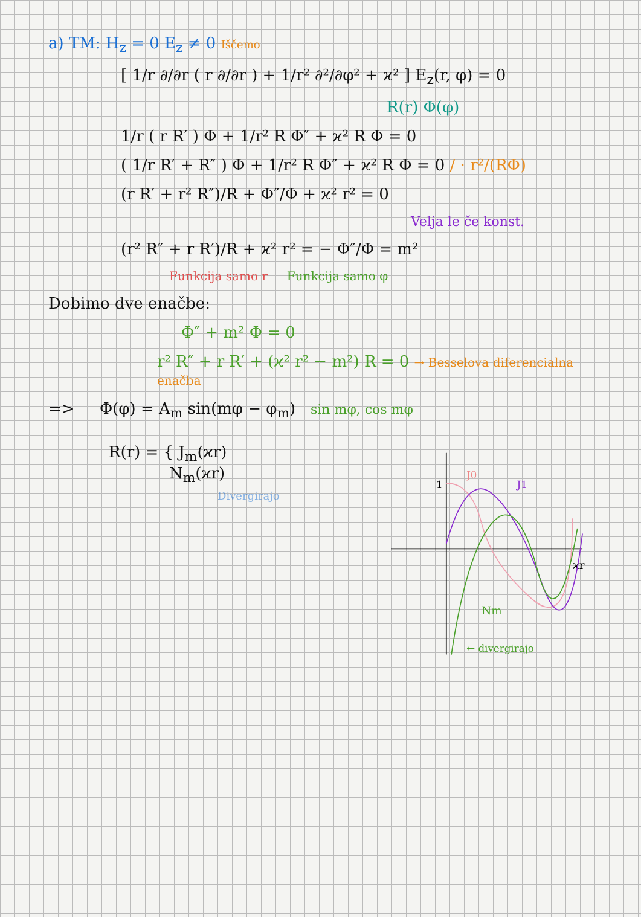a) TM: H<sub>z</sub> = 0 E<sub>z</sub> ≠ 0 Iščemo
[ 1/r ∂/∂r ( r ∂/∂r ) + 1/r² ∂²/∂φ² + ϰ² ] E<sub>z</sub>(r, φ) = 0
R(r) Φ(φ)
1/r ( r R′ ) Φ + 1/r² R Φ″ + ϰ² R Φ = 0
( 1/r R′ + R″ ) Φ + 1/r² R Φ″ + ϰ² R Φ = 0 / · r²/(RΦ)
(r R′ + r² R″)/R + Φ″/Φ + ϰ² r² = 0
Velja le če konst.
(r² R″ + r R′)/R + ϰ² r² = − Φ″/Φ = m²
Funkcija samo r Funkcija samo φ
Dobimo dve enačbe:
Φ″ + m² Φ = 0
r² R″ + r R′ + (ϰ² r² − m²) R = 0 → Besselova diferencialna enačba
=> Φ(φ) = A<sub>m</sub> sin(mφ − φ<sub>m</sub>) sin mφ, cos mφ
R(r) = { J<sub>m</sub>(ϰr)
N<sub>m</sub>(ϰr)
Divergirajo
1
ϰr
J0
J1
Nm
← divergirajo